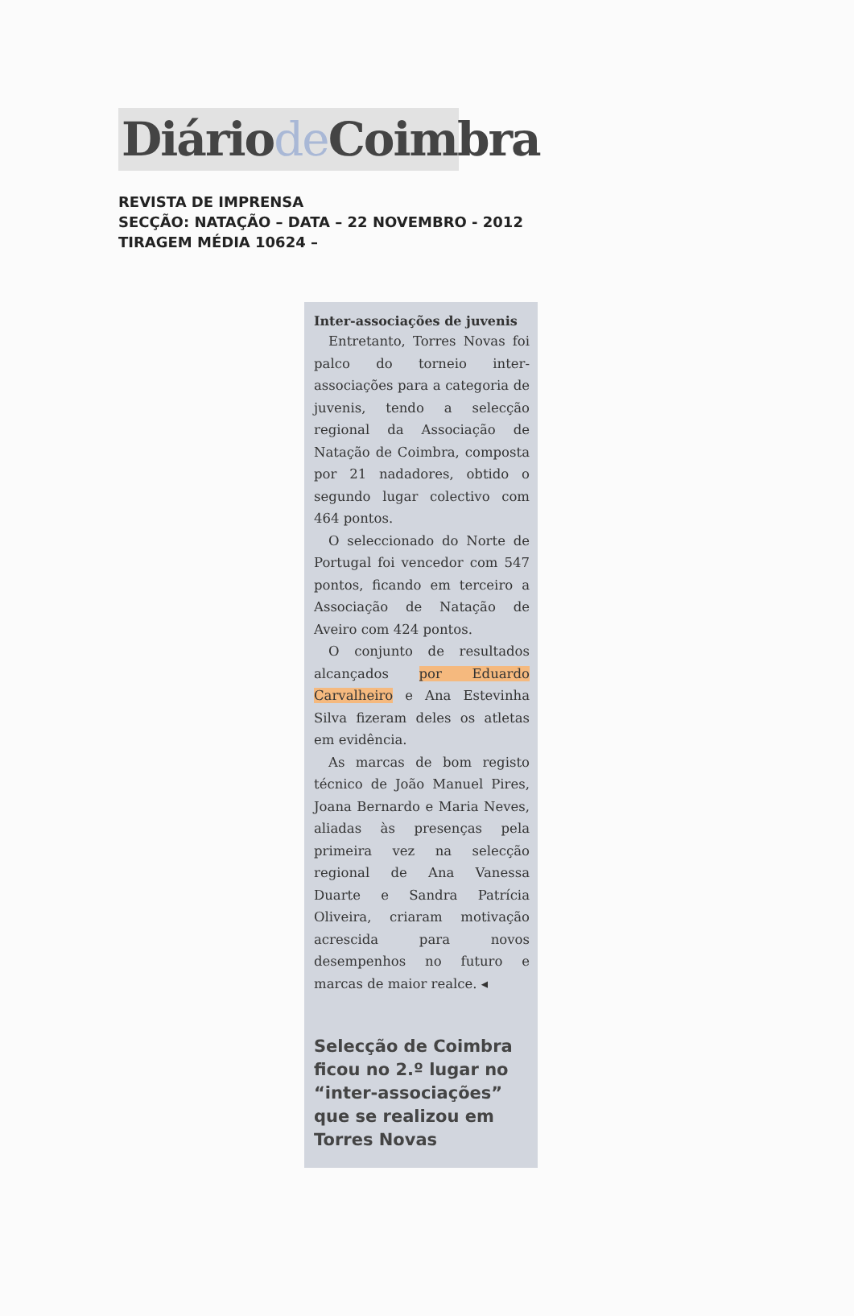Diáriode Coimbra
REVISTA DE IMPRENSA
SECÇÃO: NATAÇÃO – DATA – 22 NOVEMBRO - 2012
TIRAGEM MÉDIA 10624 –
Inter-associações de juvenis
Entretanto, Torres Novas foi palco do torneio inter-associações para a categoria de juvenis, tendo a selecção regional da Associação de Natação de Coimbra, composta por 21 nadadores, obtido o segundo lugar colectivo com 464 pontos.
O seleccionado do Norte de Portugal foi vencedor com 547 pontos, ficando em terceiro a Associação de Natação de Aveiro com 424 pontos.
O conjunto de resultados alcançados por Eduardo Carvalheiro e Ana Estevinha Silva fizeram deles os atletas em evidência.
As marcas de bom registo técnico de João Manuel Pires, Joana Bernardo e Maria Neves, aliadas às presenças pela primeira vez na selecção regional de Ana Vanessa Duarte e Sandra Patrícia Oliveira, criaram motivação acrescida para novos desempenhos no futuro e marcas de maior realce. ◂
Selecção de Coimbra ficou no 2.º lugar no “inter-associações” que se realizou em Torres Novas